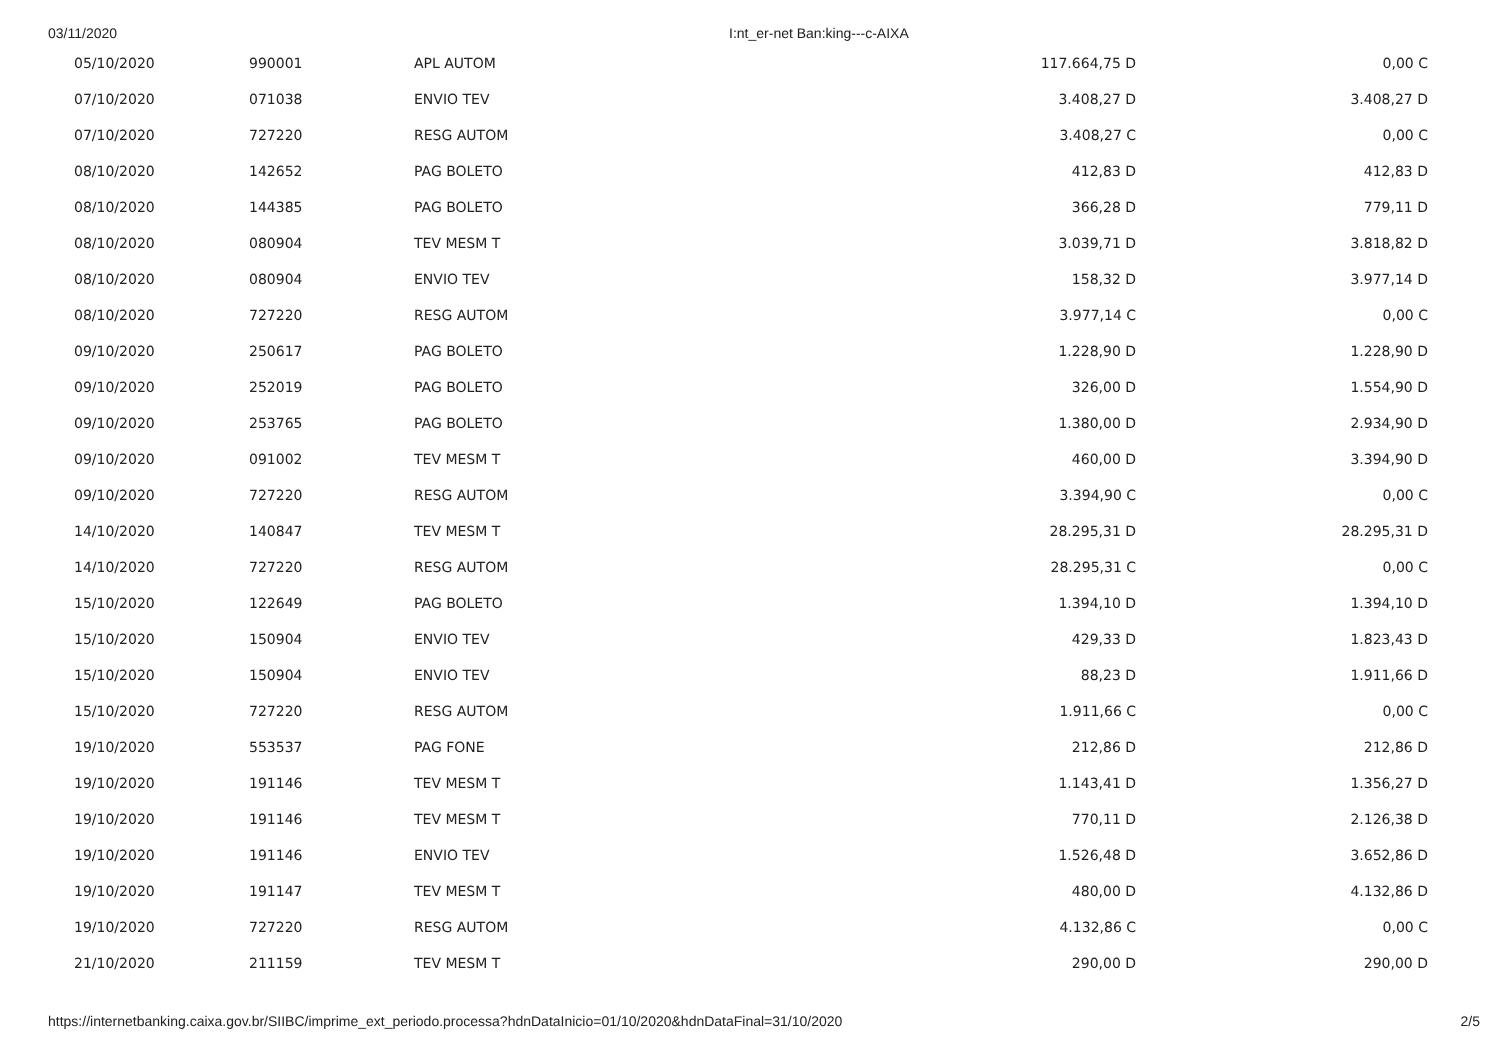03/11/2020 I:nt_er-net Ban:king---c-AIXA
| 05/10/2020 | 990001 | APL AUTOM | 117.664,75 D | 0,00 C |
| 07/10/2020 | 071038 | ENVIO TEV | 3.408,27 D | 3.408,27 D |
| 07/10/2020 | 727220 | RESG AUTOM | 3.408,27 C | 0,00 C |
| 08/10/2020 | 142652 | PAG BOLETO | 412,83 D | 412,83 D |
| 08/10/2020 | 144385 | PAG BOLETO | 366,28 D | 779,11 D |
| 08/10/2020 | 080904 | TEV MESM T | 3.039,71 D | 3.818,82 D |
| 08/10/2020 | 080904 | ENVIO TEV | 158,32 D | 3.977,14 D |
| 08/10/2020 | 727220 | RESG AUTOM | 3.977,14 C | 0,00 C |
| 09/10/2020 | 250617 | PAG BOLETO | 1.228,90 D | 1.228,90 D |
| 09/10/2020 | 252019 | PAG BOLETO | 326,00 D | 1.554,90 D |
| 09/10/2020 | 253765 | PAG BOLETO | 1.380,00 D | 2.934,90 D |
| 09/10/2020 | 091002 | TEV MESM T | 460,00 D | 3.394,90 D |
| 09/10/2020 | 727220 | RESG AUTOM | 3.394,90 C | 0,00 C |
| 14/10/2020 | 140847 | TEV MESM T | 28.295,31 D | 28.295,31 D |
| 14/10/2020 | 727220 | RESG AUTOM | 28.295,31 C | 0,00 C |
| 15/10/2020 | 122649 | PAG BOLETO | 1.394,10 D | 1.394,10 D |
| 15/10/2020 | 150904 | ENVIO TEV | 429,33 D | 1.823,43 D |
| 15/10/2020 | 150904 | ENVIO TEV | 88,23 D | 1.911,66 D |
| 15/10/2020 | 727220 | RESG AUTOM | 1.911,66 C | 0,00 C |
| 19/10/2020 | 553537 | PAG FONE | 212,86 D | 212,86 D |
| 19/10/2020 | 191146 | TEV MESM T | 1.143,41 D | 1.356,27 D |
| 19/10/2020 | 191146 | TEV MESM T | 770,11 D | 2.126,38 D |
| 19/10/2020 | 191146 | ENVIO TEV | 1.526,48 D | 3.652,86 D |
| 19/10/2020 | 191147 | TEV MESM T | 480,00 D | 4.132,86 D |
| 19/10/2020 | 727220 | RESG AUTOM | 4.132,86 C | 0,00 C |
| 21/10/2020 | 211159 | TEV MESM T | 290,00 D | 290,00 D |
https://internetbanking.caixa.gov.br/SIIBC/imprime_ext_periodo.processa?hdnDataInicio=01/10/2020&hdnDataFinal=31/10/2020 2/5